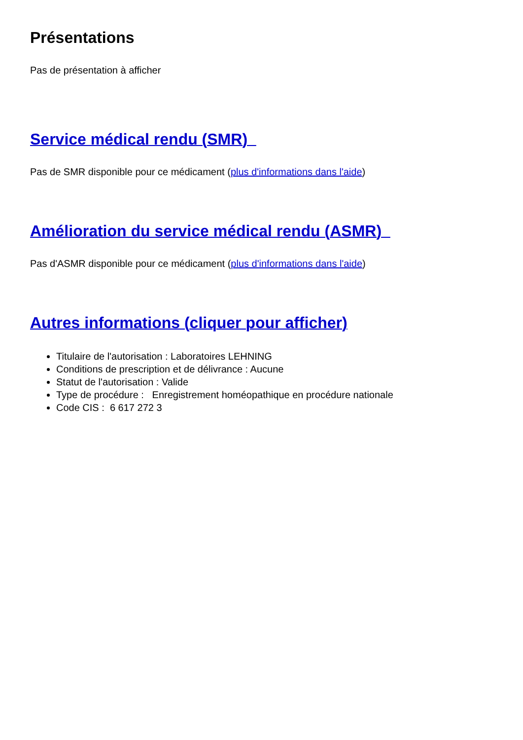Présentations
Pas de présentation à afficher
Service médical rendu (SMR)
Pas de SMR disponible pour ce médicament (plus d'informations dans l'aide)
Amélioration du service médical rendu (ASMR)
Pas d'ASMR disponible pour ce médicament (plus d'informations dans l'aide)
Autres informations (cliquer pour afficher)
Titulaire de l'autorisation : Laboratoires LEHNING
Conditions de prescription et de délivrance : Aucune
Statut de l'autorisation : Valide
Type de procédure : Enregistrement homéopathique en procédure nationale
Code CIS : 6 617 272 3